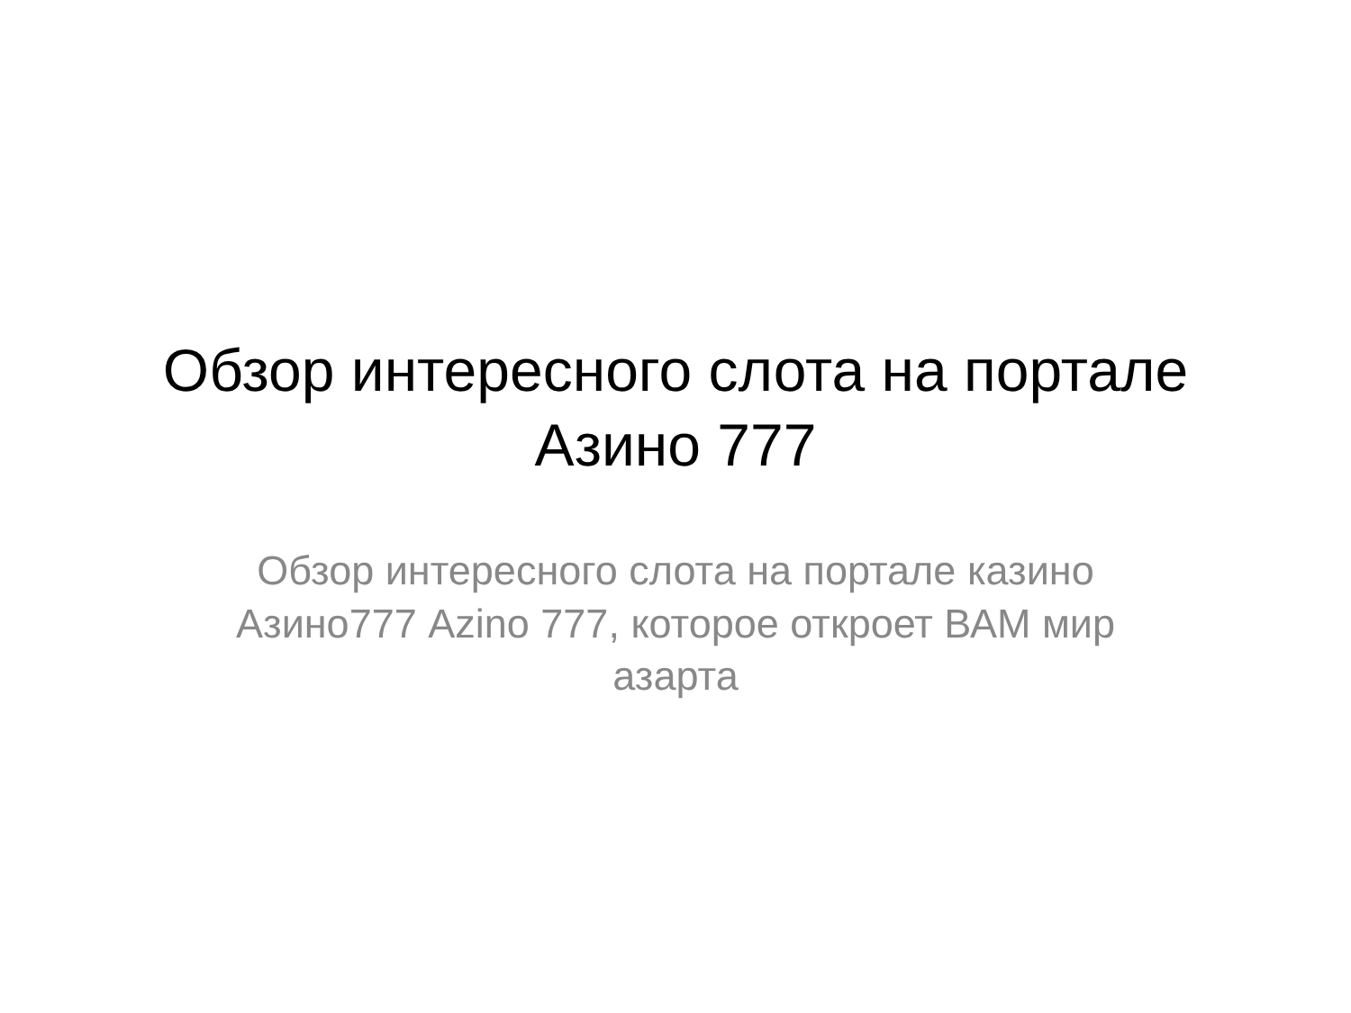Обзор интересного слота на порталe Азино 777
Обзор интересного слота на портале казино Азино777 Azino 777, которое откроет ВАМ мир азарта